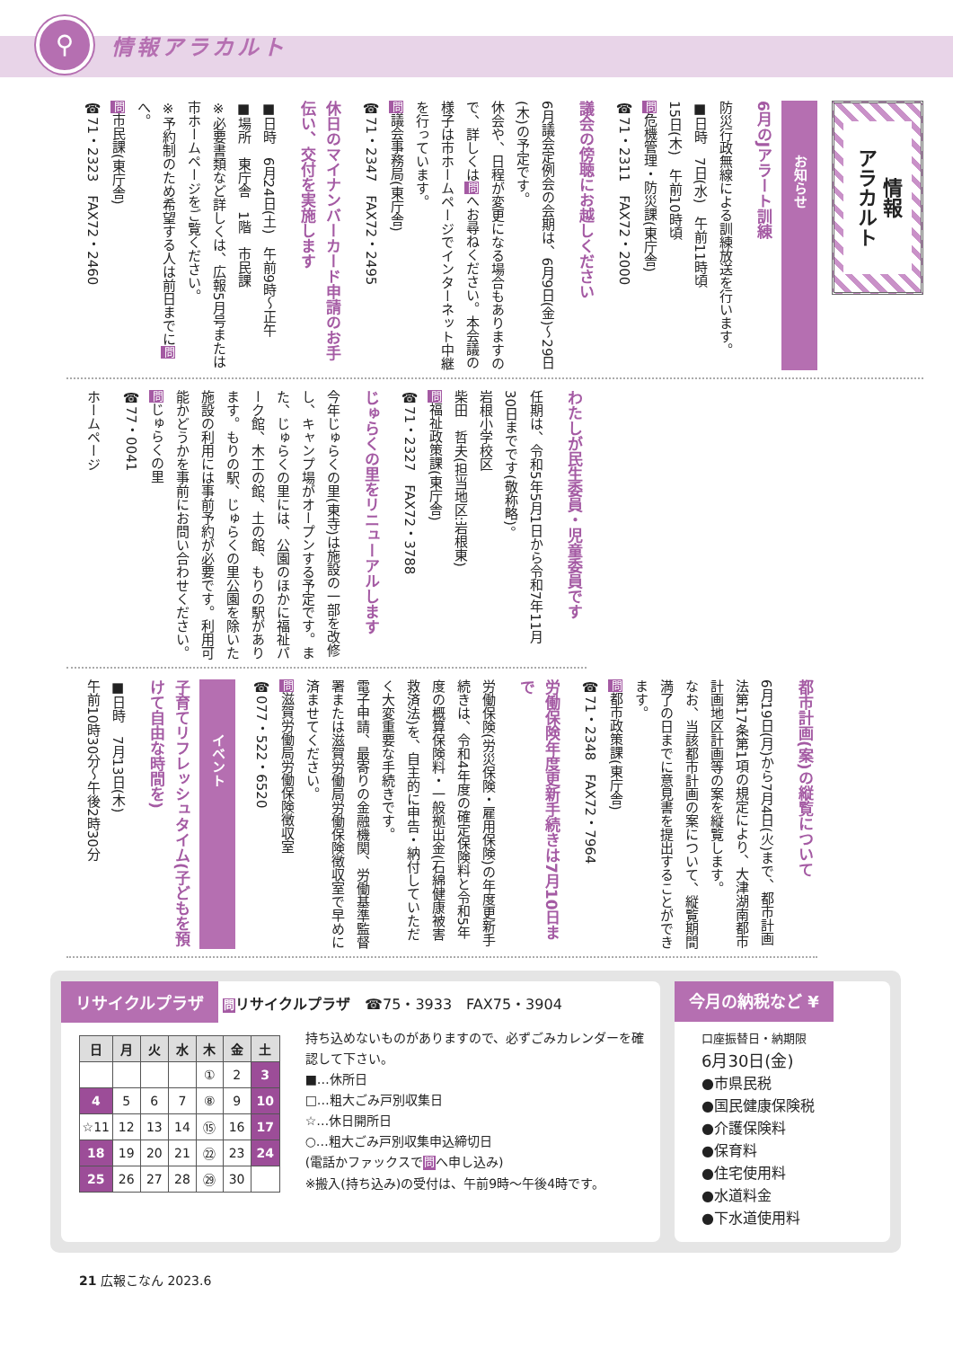⚲
情報アラカルト
情報
アラカルト
お知らせ
6月のJアラート訓練
防災行政無線による訓練放送を行います。
■日時　7日(水)　午前11時頃
15日(木)　午前10時頃
問危機管理・防災課(東庁舎)
☎71・2311　FAX72・2000
議会の傍聴にお越しください
6月議会定例会の会期は、6月9日(金)～29日(木)の予定です。
休会や、日程が変更になる場合もありますので、詳しくは問へお尋ねください。本会議の様子は市ホームページでインターネット中継を行っています。
問議会事務局(東庁舎)
☎71・2347　FAX72・2495
休日のマイナンバーカード申請のお手伝い、交付を実施します
■日時　6月24日(土)　午前9時～正午
■場所　東庁舎　1階　市民課
※必要書類など詳しくは、広報5月号または市ホームページをご覧ください。
※予約制のため希望する人は前日までに問へ。
問市民課(東庁舎)
☎71・2323　FAX72・2460
わたしが民生委員・児童委員です
任期は、令和5年5月1日から令和7年11月30日までです(敬称略)。
岩根小学校区
柴田　哲夫(担当地区:岩根東)
問福祉政策課(東庁舎)
☎71・2327　FAX72・3788
じゅらくの里をリニューアルします
今年じゅらくの里(東寺)は施設の一部を改修し、キャンプ場がオープンする予定です。また、じゅらくの里には、公園のほかに福祉パーク館、木工の館、土の館、もりの駅があります。もりの駅、じゅらくの里公園を除いた施設の利用には事前予約が必要です。利用可能かどうかを事前にお問い合わせください。
問じゅらくの里
☎77・0041
ホームページ
都市計画(案)の縦覧について
6月19日(月)から7月4日(火)まで、都市計画法第17条第1項の規定により、大津湖南都市計画地区計画等の案を縦覧します。
なお、当該都市計画の案について、縦覧期間満了の日までに意見書を提出することができます。
問都市政策課(東庁舎)
☎71・2348　FAX72・7964
労働保険年度更新手続きは7月10日まで
労働保険(労災保険・雇用保険)の年度更新手続きは、令和4年度の確定保険料と令和5年度の概算保険料・一般拠出金(石綿健康被害救済法)を、自主的に申告・納付していただく大変重要な手続きです。
電子申請、最寄りの金融機関、労働基準監督署または滋賀労働局労働保険徴収室で早めに済ませてください。
問滋賀労働局労働保険徴収室
☎077・522・6520
イベント
子育てリフレッシュタイム(子どもを預けて自由な時間を)
■日時　7月13日(木)
午前10時30分～午後2時30分
リサイクルプラザ 問リサイクルプラザ　☎75・3933　FAX75・3904
| 日 | 月 | 火 | 水 | 木 | 金 | 土 |
| --- | --- | --- | --- | --- | --- | --- |
| | | | | ① | 2 | 3 |
| 4 | 5 | 6 | 7 | ⑧ | 9 | 10 |
| ☆11 | 12 | 13 | 14 | ⑮ | 16 | 17 |
| 18 | 19 | 20 | 21 | ㉒ | 23 | 24 |
| 25 | 26 | 27 | 28 | ㉙ | 30 | |
持ち込めないものがありますので、必ずごみカレンダーを確認して下さい。
■…休所日
□…粗大ごみ戸別収集日
☆…休日開所日
○…粗大ごみ戸別収集申込締切日
(電話かファックスで問へ申し込み)
※搬入(持ち込み)の受付は、午前9時～午後4時です。
今月の納税など ¥
口座振替日・納期限
6月30日(金)
●市県民税
●国民健康保険税
●介護保険料
●保育料
●住宅使用料
●水道料金
●下水道使用料
21 広報こなん 2023.6